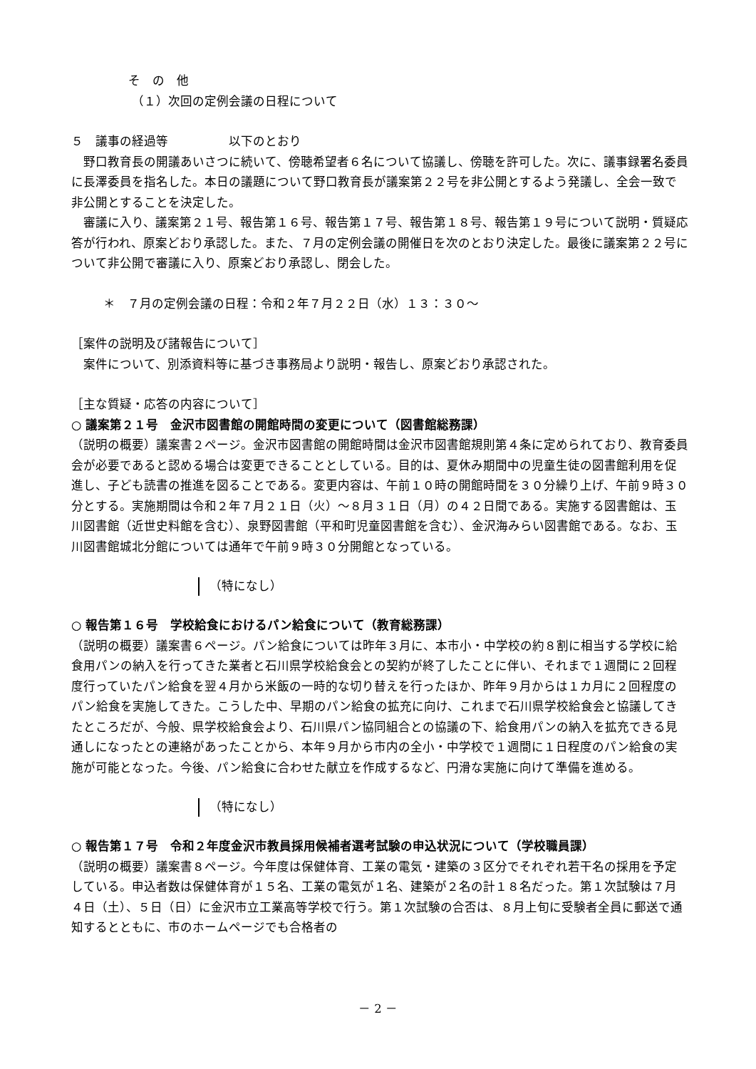そ　の　他
（１）次回の定例会議の日程について
５　議事の経過等　　　　　以下のとおり
　野口教育長の開議あいさつに続いて、傍聴希望者６名について協議し、傍聴を許可した。次に、議事録署名委員に長澤委員を指名した。本日の議題について野口教育長が議案第２２号を非公開とするよう発議し、全会一致で非公開とすることを決定した。
　審議に入り、議案第２１号、報告第１６号、報告第１７号、報告第１８号、報告第１９号について説明・質疑応答が行われ、原案どおり承認した。また、７月の定例会議の開催日を次のとおり決定した。最後に議案第２２号について非公開で審議に入り、原案どおり承認し、閉会した。
＊　７月の定例会議の日程：令和２年７月２２日（水）１３：３０～
［案件の説明及び諸報告について］
　案件について、別添資料等に基づき事務局より説明・報告し、原案どおり承認された。
［主な質疑・応答の内容について］
○ 議案第２１号　金沢市図書館の開館時間の変更について（図書館総務課）
（説明の概要）議案書２ページ。金沢市図書館の開館時間は金沢市図書館規則第４条に定められており、教育委員会が必要であると認める場合は変更できることとしている。目的は、夏休み期間中の児童生徒の図書館利用を促進し、子ども読書の推進を図ることである。変更内容は、午前１０時の開館時間を３０分繰り上げ、午前９時３０分とする。実施期間は令和２年７月２１日（火）～８月３１日（月）の４２日間である。実施する図書館は、玉川図書館（近世史料館を含む）、泉野図書館（平和町児童図書館を含む）、金沢海みらい図書館である。なお、玉川図書館城北分館については通年で午前９時３０分開館となっている。
（特になし）
○ 報告第１６号　学校給食におけるパン給食について（教育総務課）
（説明の概要）議案書６ページ。パン給食については昨年３月に、本市小・中学校の約８割に相当する学校に給食用パンの納入を行ってきた業者と石川県学校給食会との契約が終了したことに伴い、それまで１週間に２回程度行っていたパン給食を翌４月から米飯の一時的な切り替えを行ったほか、昨年９月からは１カ月に２回程度のパン給食を実施してきた。こうした中、早期のパン給食の拡充に向け、これまで石川県学校給食会と協議してきたところだが、今般、県学校給食会より、石川県パン協同組合との協議の下、給食用パンの納入を拡充できる見通しになったとの連絡があったことから、本年９月から市内の全小・中学校で１週間に１日程度のパン給食の実施が可能となった。今後、パン給食に合わせた献立を作成するなど、円滑な実施に向けて準備を進める。
（特になし）
○ 報告第１７号　令和２年度金沢市教員採用候補者選考試験の申込状況について（学校職員課）
（説明の概要）議案書８ページ。今年度は保健体育、工業の電気・建築の３区分でそれぞれ若干名の採用を予定している。申込者数は保健体育が１５名、工業の電気が１名、建築が２名の計１８名だった。第１次試験は７月４日（土）、５日（日）に金沢市立工業高等学校で行う。第１次試験の合否は、８月上旬に受験者全員に郵送で通知するとともに、市のホームページでも合格者の
－ 2 －